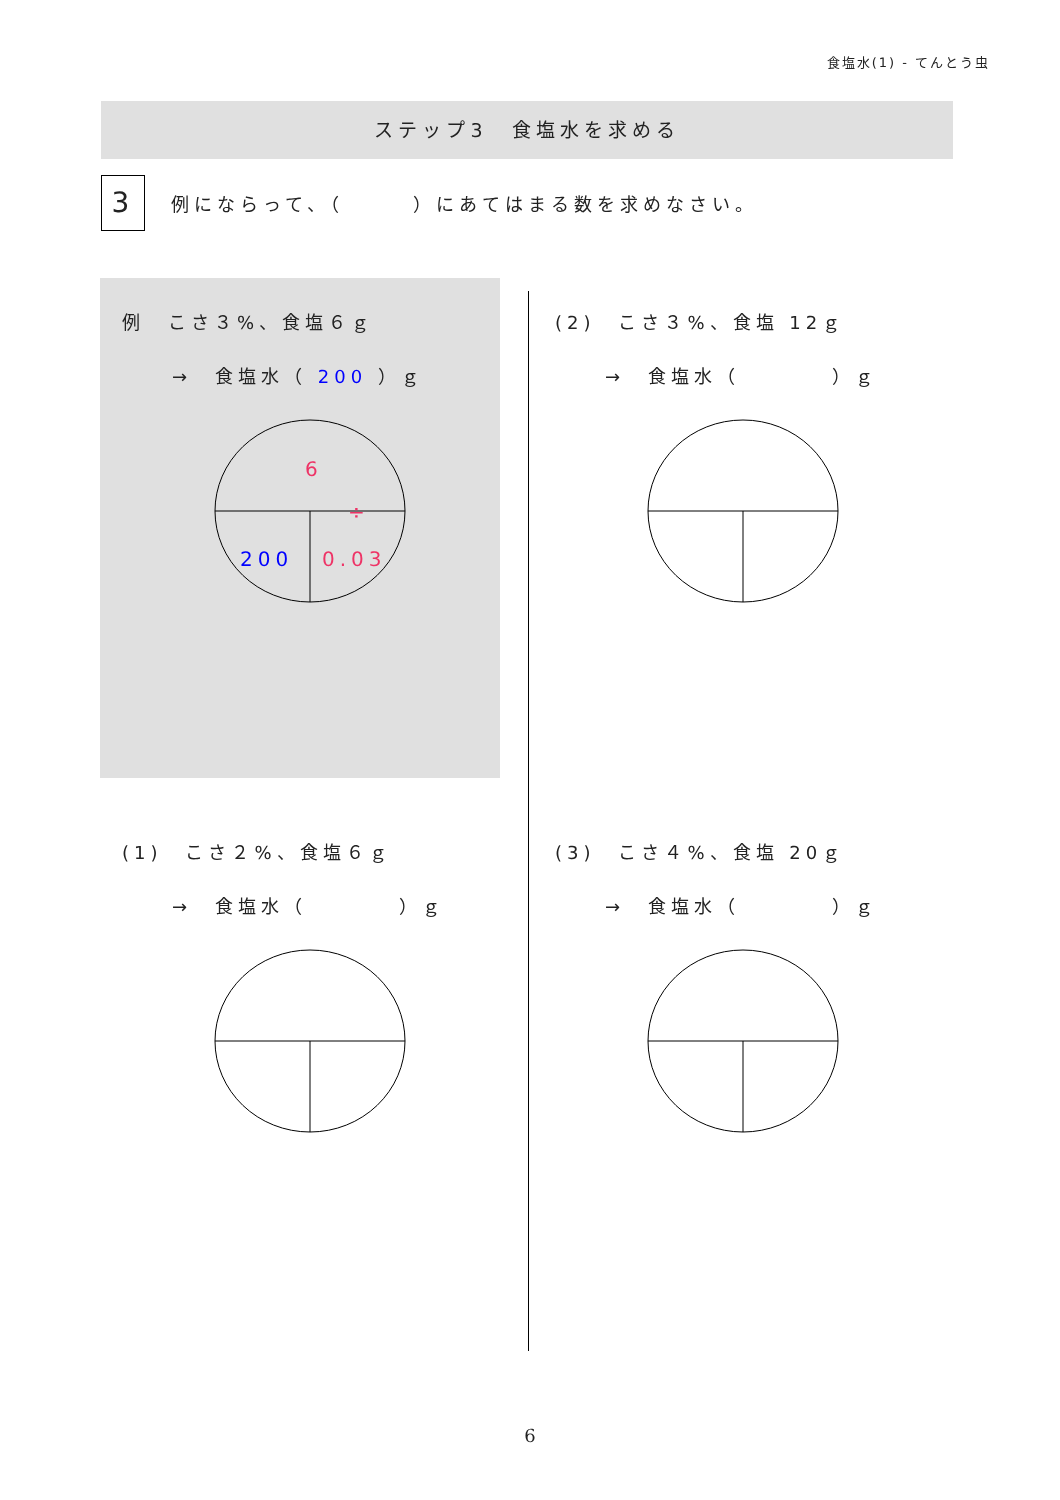食塩水(1) - てんとう虫
ステップ3　食塩水を求める
3
例にならって、（　　　）にあてはまる数を求めなさい。
例　こさ３%、食塩６ｇ
→　食塩水（ 200 ）ｇ
6
÷
200
0.03
(2)　こさ３%、食塩 12ｇ
→　食塩水（　　　　）ｇ
(1)　こさ２%、食塩６ｇ
→　食塩水（　　　　）ｇ
(3)　こさ４%、食塩 20ｇ
→　食塩水（　　　　）ｇ
6